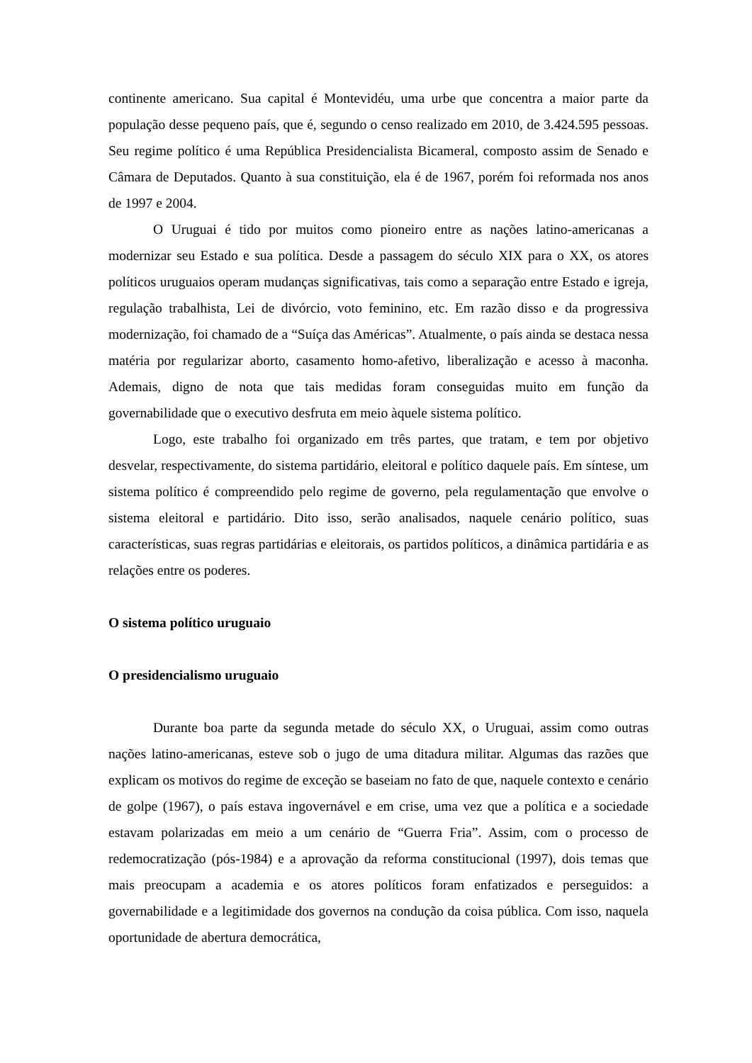continente americano. Sua capital é Montevidéu, uma urbe que concentra a maior parte da população desse pequeno país, que é, segundo o censo realizado em 2010, de 3.424.595 pessoas. Seu regime político é uma República Presidencialista Bicameral, composto assim de Senado e Câmara de Deputados. Quanto à sua constituição, ela é de 1967, porém foi reformada nos anos de 1997 e 2004.
O Uruguai é tido por muitos como pioneiro entre as nações latino-americanas a modernizar seu Estado e sua política. Desde a passagem do século XIX para o XX, os atores políticos uruguaios operam mudanças significativas, tais como a separação entre Estado e igreja, regulação trabalhista, Lei de divórcio, voto feminino, etc. Em razão disso e da progressiva modernização, foi chamado de a “Suíça das Américas”. Atualmente, o país ainda se destaca nessa matéria por regularizar aborto, casamento homo-afetivo, liberalização e acesso à maconha. Ademais, digno de nota que tais medidas foram conseguidas muito em função da governabilidade que o executivo desfruta em meio àquele sistema político.
Logo, este trabalho foi organizado em três partes, que tratam, e tem por objetivo desvelar, respectivamente, do sistema partidário, eleitoral e político daquele país. Em síntese, um sistema político é compreendido pelo regime de governo, pela regulamentação que envolve o sistema eleitoral e partidário. Dito isso, serão analisados, naquele cenário político, suas características, suas regras partidárias e eleitorais, os partidos políticos, a dinâmica partidária e as relações entre os poderes.
O sistema político uruguaio
O presidencialismo uruguaio
Durante boa parte da segunda metade do século XX, o Uruguai, assim como outras nações latino-americanas, esteve sob o jugo de uma ditadura militar. Algumas das razões que explicam os motivos do regime de exceção se baseiam no fato de que, naquele contexto e cenário de golpe (1967), o país estava ingovernável e em crise, uma vez que a política e a sociedade estavam polarizadas em meio a um cenário de “Guerra Fria”. Assim, com o processo de redemocratização (pós-1984) e a aprovação da reforma constitucional (1997), dois temas que mais preocupam a academia e os atores políticos foram enfatizados e perseguidos: a governabilidade e a legitimidade dos governos na condução da coisa pública. Com isso, naquela oportunidade de abertura democrática,